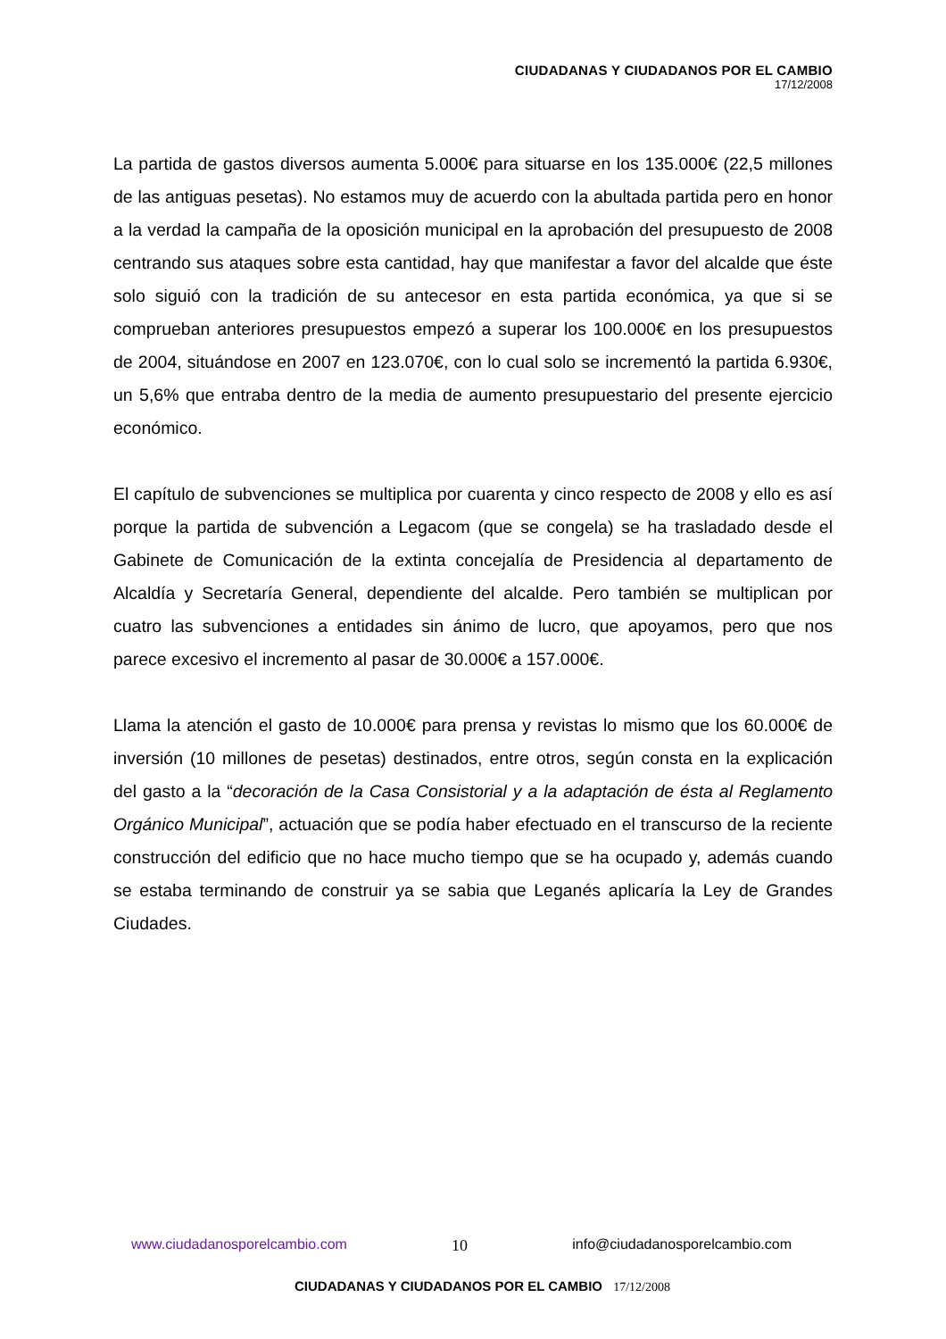CIUDADANAS Y CIUDADANOS POR EL CAMBIO
17/12/2008
La partida de gastos diversos aumenta 5.000€ para situarse en los 135.000€ (22,5 millones de las antiguas pesetas). No estamos muy de acuerdo con la abultada partida pero en honor a la verdad la campaña de la oposición municipal en la aprobación del presupuesto de 2008 centrando sus ataques sobre esta cantidad, hay que manifestar a favor del alcalde que éste solo siguió con la tradición de su antecesor en esta partida económica, ya que si se comprueban anteriores presupuestos empezó a superar los 100.000€ en los presupuestos de 2004, situándose en 2007 en 123.070€, con lo cual solo se incrementó la partida 6.930€, un 5,6% que entraba dentro de la media de aumento presupuestario del presente ejercicio económico.
El capítulo de subvenciones se multiplica por cuarenta y cinco respecto de 2008 y ello es así porque la partida de subvención a Legacom (que se congela) se ha trasladado desde el Gabinete de Comunicación de la extinta concejalía de Presidencia al departamento de Alcaldía y Secretaría General, dependiente del alcalde. Pero también se multiplican por cuatro las subvenciones a entidades sin ánimo de lucro, que apoyamos, pero que nos parece excesivo el incremento al pasar de 30.000€ a 157.000€.
Llama la atención el gasto de 10.000€ para prensa y revistas lo mismo que los 60.000€ de inversión (10 millones de pesetas) destinados, entre otros, según consta en la explicación del gasto a la “decoración de la Casa Consistorial y a la adaptación de ésta al Reglamento Orgánico Municipal”, actuación que se podía haber efectuado en el transcurso de la reciente construcción del edificio que no hace mucho tiempo que se ha ocupado y, además cuando se estaba terminando de construir ya se sabia que Leganés aplicaría la Ley de Grandes Ciudades.
www.ciudadanosporelcambio.com 10 info@ciudadanosporelcambio.com
CIUDADANAS Y CIUDADANOS POR EL CAMBIO 17/12/2008